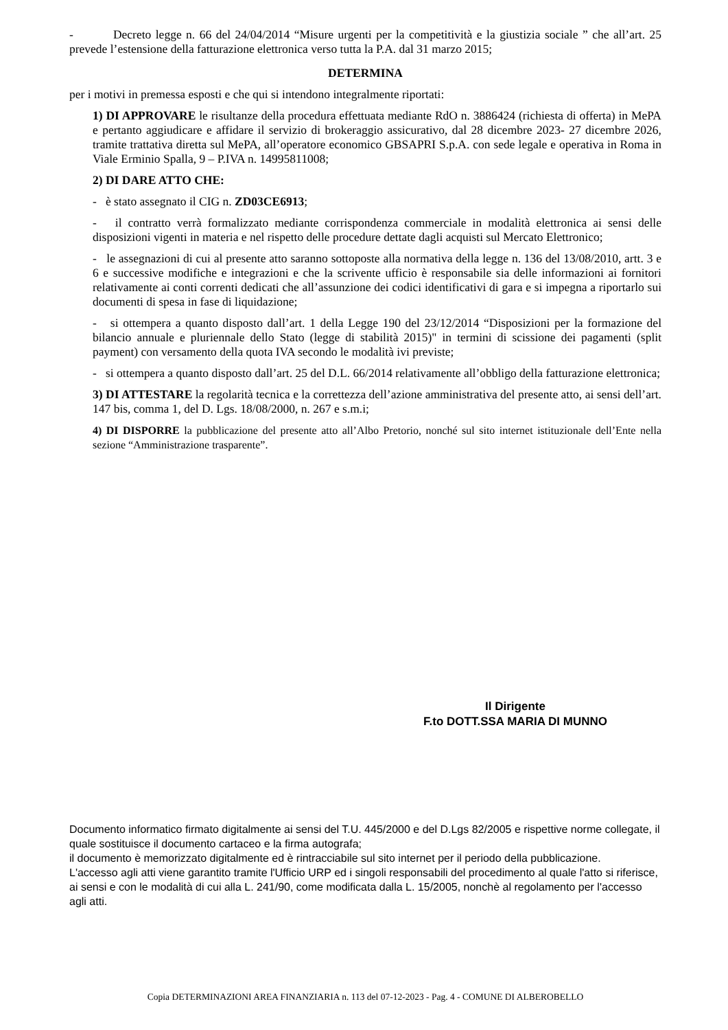- Decreto legge n. 66 del 24/04/2014 “Misure urgenti per la competitività e la giustizia sociale ” che all’art. 25 prevede l’estensione della fatturazione elettronica verso tutta la P.A. dal 31 marzo 2015;
DETERMINA
per i motivi in premessa esposti e che qui si intendono integralmente riportati:
1) DI APPROVARE le risultanze della procedura effettuata mediante RdO n. 3886424 (richiesta di offerta) in MePA e pertanto aggiudicare e affidare il servizio di brokeraggio assicurativo, dal 28 dicembre 2023- 27 dicembre 2026, tramite trattativa diretta sul MePA, all’operatore economico GBSAPRI S.p.A. con sede legale e operativa in Roma in Viale Erminio Spalla, 9 – P.IVA n. 14995811008;
2) DI DARE ATTO CHE:
- è stato assegnato il CIG n. ZD03CE6913;
- il contratto verrà formalizzato mediante corrispondenza commerciale in modalità elettronica ai sensi delle disposizioni vigenti in materia e nel rispetto delle procedure dettate dagli acquisti sul Mercato Elettronico;
- le assegnazioni di cui al presente atto saranno sottoposte alla normativa della legge n. 136 del 13/08/2010, artt. 3 e 6 e successive modifiche e integrazioni e che la scrivente ufficio è responsabile sia delle informazioni ai fornitori relativamente ai conti correnti dedicati che all’assunzione dei codici identificativi di gara e si impegna a riportarlo sui documenti di spesa in fase di liquidazione;
- si ottempera a quanto disposto dall’art. 1 della Legge 190 del 23/12/2014 “Disposizioni per la formazione del bilancio annuale e pluriennale dello Stato (legge di stabilità 2015)" in termini di scissione dei pagamenti (split payment) con versamento della quota IVA secondo le modalità ivi previste;
- si ottempera a quanto disposto dall’art. 25 del D.L. 66/2014 relativamente all’obbligo della fatturazione elettronica;
3) DI ATTESTARE la regolarità tecnica e la correttezza dell’azione amministrativa del presente atto, ai sensi dell’art. 147 bis, comma 1, del D. Lgs. 18/08/2000, n. 267 e s.m.i;
4) DI DISPORRE la pubblicazione del presente atto all’Albo Pretorio, nonché sul sito internet istituzionale dell’Ente nella sezione “Amministrazione trasparente”.
Il Dirigente
F.to DOTT.SSA MARIA DI MUNNO
Documento informatico firmato digitalmente ai sensi del T.U. 445/2000 e del D.Lgs 82/2005 e rispettive norme collegate, il quale sostituisce il documento cartaceo e la firma autografa;
il documento è memorizzato digitalmente ed è rintracciabile sul sito internet per il periodo della pubblicazione.
L'accesso agli atti viene garantito tramite l'Ufficio URP ed i singoli responsabili del procedimento al quale l'atto si riferisce, ai sensi e con le modalità di cui alla L. 241/90, come modificata dalla L. 15/2005, nonchè al regolamento per l'accesso agli atti.
Copia DETERMINAZIONI AREA FINANZIARIA n. 113 del 07-12-2023 - Pag. 4 - COMUNE DI ALBEROBELLO